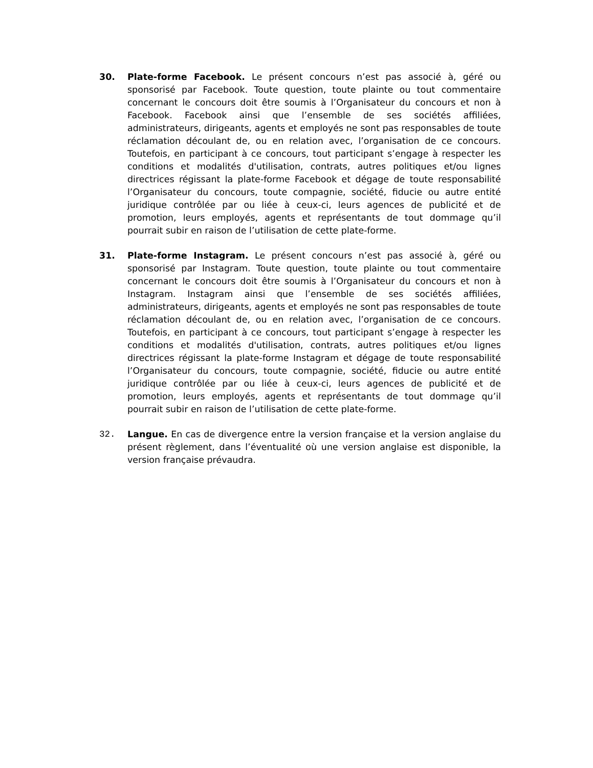30. Plate-forme Facebook. Le présent concours n’est pas associé à, géré ou sponsorisé par Facebook. Toute question, toute plainte ou tout commentaire concernant le concours doit être soumis à l’Organisateur du concours et non à Facebook. Facebook ainsi que l’ensemble de ses sociétés affiliées, administrateurs, dirigeants, agents et employés ne sont pas responsables de toute réclamation découlant de, ou en relation avec, l’organisation de ce concours. Toutefois, en participant à ce concours, tout participant s’engage à respecter les conditions et modalités d'utilisation, contrats, autres politiques et/ou lignes directrices régissant la plate-forme Facebook et dégage de toute responsabilité l’Organisateur du concours, toute compagnie, société, fiducie ou autre entité juridique contrôlée par ou liée à ceux-ci, leurs agences de publicité et de promotion, leurs employés, agents et représentants de tout dommage qu’il pourrait subir en raison de l’utilisation de cette plate-forme.
31. Plate-forme Instagram. Le présent concours n’est pas associé à, géré ou sponsorisé par Instagram. Toute question, toute plainte ou tout commentaire concernant le concours doit être soumis à l’Organisateur du concours et non à Instagram. Instagram ainsi que l’ensemble de ses sociétés affiliées, administrateurs, dirigeants, agents et employés ne sont pas responsables de toute réclamation découlant de, ou en relation avec, l’organisation de ce concours. Toutefois, en participant à ce concours, tout participant s’engage à respecter les conditions et modalités d'utilisation, contrats, autres politiques et/ou lignes directrices régissant la plate-forme Instagram et dégage de toute responsabilité l’Organisateur du concours, toute compagnie, société, fiducie ou autre entité juridique contrôlée par ou liée à ceux-ci, leurs agences de publicité et de promotion, leurs employés, agents et représentants de tout dommage qu’il pourrait subir en raison de l’utilisation de cette plate-forme.
32. Langue. En cas de divergence entre la version française et la version anglaise du présent règlement, dans l’éventualité où une version anglaise est disponible, la version française prévaudra.